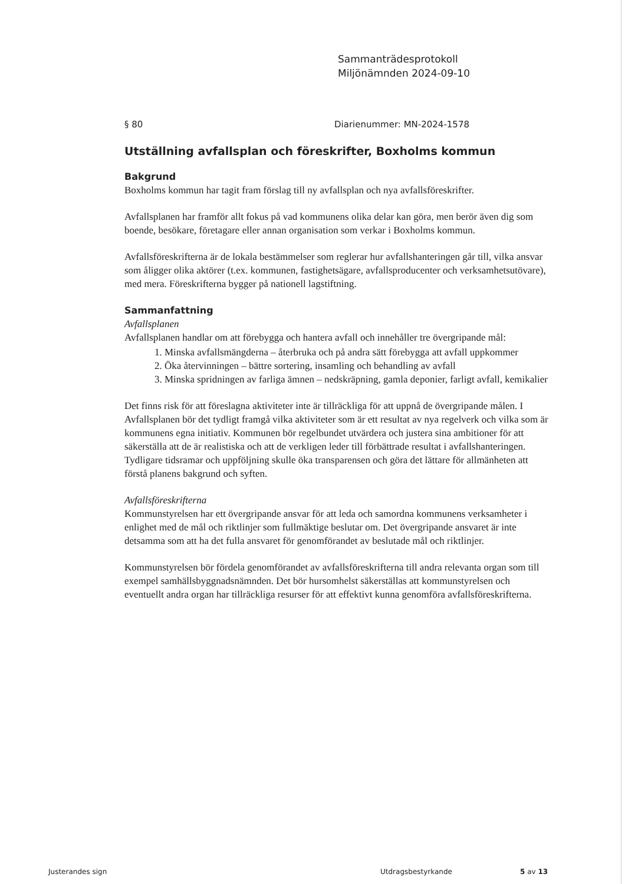Sammanträdesprotokoll
Miljönämnden 2024-09-10
§ 80 Diarienummer: MN-2024-1578
Utställning avfallsplan och föreskrifter, Boxholms kommun
Bakgrund
Boxholms kommun har tagit fram förslag till ny avfallsplan och nya avfallsföreskrifter.
Avfallsplanen har framför allt fokus på vad kommunens olika delar kan göra, men berör även dig som boende, besökare, företagare eller annan organisation som verkar i Boxholms kommun.
Avfallsföreskrifterna är de lokala bestämmelser som reglerar hur avfallshanteringen går till, vilka ansvar som åligger olika aktörer (t.ex. kommunen, fastighetsägare, avfallsproducenter och verksamhetsutövare), med mera. Föreskrifterna bygger på nationell lagstiftning.
Sammanfattning
Avfallsplanen
Avfallsplanen handlar om att förebygga och hantera avfall och innehåller tre övergripande mål:
1. Minska avfallsmängderna – återbruka och på andra sätt förebygga att avfall uppkommer
2. Öka återvinningen – bättre sortering, insamling och behandling av avfall
3. Minska spridningen av farliga ämnen – nedskräpning, gamla deponier, farligt avfall, kemikalier
Det finns risk för att föreslagna aktiviteter inte är tillräckliga för att uppnå de övergripande målen. I Avfallsplanen bör det tydligt framgå vilka aktiviteter som är ett resultat av nya regelverk och vilka som är kommunens egna initiativ. Kommunen bör regelbundet utvärdera och justera sina ambitioner för att säkerställa att de är realistiska och att de verkligen leder till förbättrade resultat i avfallshanteringen. Tydligare tidsramar och uppföljning skulle öka transparensen och göra det lättare för allmänheten att förstå planens bakgrund och syften.
Avfallsföreskrifterna
Kommunstyrelsen har ett övergripande ansvar för att leda och samordna kommunens verksamheter i enlighet med de mål och riktlinjer som fullmäktige beslutar om. Det övergripande ansvaret är inte detsamma som att ha det fulla ansvaret för genomförandet av beslutade mål och riktlinjer.
Kommunstyrelsen bör fördela genomförandet av avfallsföreskrifterna till andra relevanta organ som till exempel samhällsbyggnadsnämnden. Det bör hursomhelst säkerställas att kommunstyrelsen och eventuellt andra organ har tillräckliga resurser för att effektivt kunna genomföra avfallsföreskrifterna.
Justerandes sign Utdragsbestyrkande 5 av 13